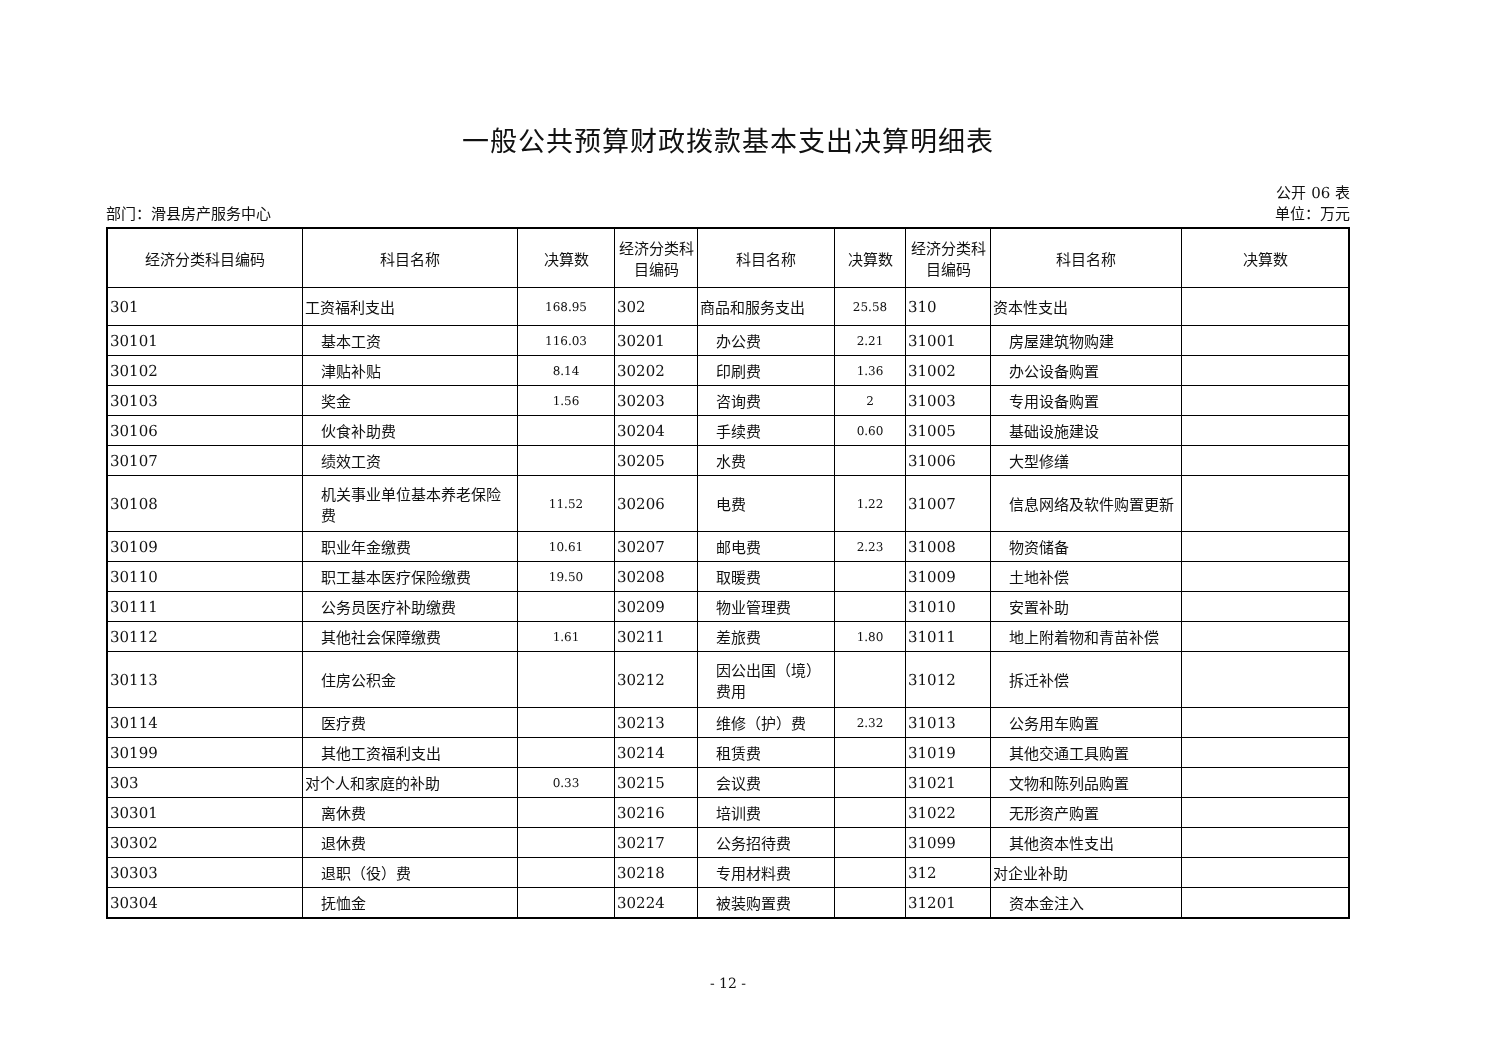一般公共预算财政拨款基本支出决算明细表
公开 06 表
部门：滑县房产服务中心 单位：万元
| 经济分类科目编码 | 科目名称 | 决算数 | 经济分类科目编码 | 科目名称 | 决算数 | 经济分类科目编码 | 科目名称 | 决算数 |
| --- | --- | --- | --- | --- | --- | --- | --- | --- |
| 301 | 工资福利支出 | 168.95 | 302 | 商品和服务支出 | 25.58 | 310 | 资本性支出 | |
| 30101 | 基本工资 | 116.03 | 30201 | 办公费 | 2.21 | 31001 | 房屋建筑物购建 | |
| 30102 | 津贴补贴 | 8.14 | 30202 | 印刷费 | 1.36 | 31002 | 办公设备购置 | |
| 30103 | 奖金 | 1.56 | 30203 | 咨询费 | 2 | 31003 | 专用设备购置 | |
| 30106 | 伙食补助费 | | 30204 | 手续费 | 0.60 | 31005 | 基础设施建设 | |
| 30107 | 绩效工资 | | 30205 | 水费 | | 31006 | 大型修缮 | |
| 30108 | 机关事业单位基本养老保险费 | 11.52 | 30206 | 电费 | 1.22 | 31007 | 信息网络及软件购置更新 | |
| 30109 | 职业年金缴费 | 10.61 | 30207 | 邮电费 | 2.23 | 31008 | 物资储备 | |
| 30110 | 职工基本医疗保险缴费 | 19.50 | 30208 | 取暖费 | | 31009 | 土地补偿 | |
| 30111 | 公务员医疗补助缴费 | | 30209 | 物业管理费 | | 31010 | 安置补助 | |
| 30112 | 其他社会保障缴费 | 1.61 | 30211 | 差旅费 | 1.80 | 31011 | 地上附着物和青苗补偿 | |
| 30113 | 住房公积金 | | 30212 | 因公出国（境）费用 | | 31012 | 拆迁补偿 | |
| 30114 | 医疗费 | | 30213 | 维修（护）费 | 2.32 | 31013 | 公务用车购置 | |
| 30199 | 其他工资福利支出 | | 30214 | 租赁费 | | 31019 | 其他交通工具购置 | |
| 303 | 对个人和家庭的补助 | 0.33 | 30215 | 会议费 | | 31021 | 文物和陈列品购置 | |
| 30301 | 离休费 | | 30216 | 培训费 | | 31022 | 无形资产购置 | |
| 30302 | 退休费 | | 30217 | 公务招待费 | | 31099 | 其他资本性支出 | |
| 30303 | 退职（役）费 | | 30218 | 专用材料费 | | 312 | 对企业补助 | |
| 30304 | 抚恤金 | | 30224 | 被装购置费 | | 31201 | 资本金注入 | |
- 12 -